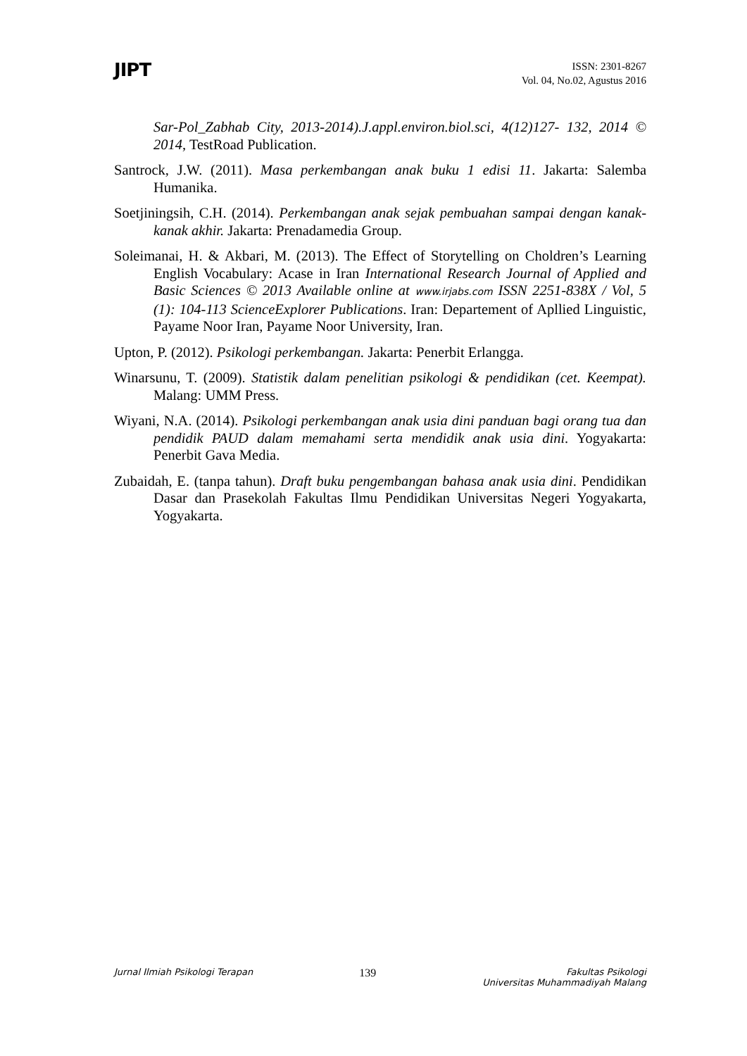JIPT
ISSN: 2301-8267
Vol. 04, No.02, Agustus 2016
Sar-Pol_Zabhab City, 2013-2014).J.appl.environ.biol.sci, 4(12)127- 132, 2014 © 2014, TestRoad Publication.
Santrock, J.W. (2011). Masa perkembangan anak buku 1 edisi 11. Jakarta: Salemba Humanika.
Soetjiningsih, C.H. (2014). Perkembangan anak sejak pembuahan sampai dengan kanak-kanak akhir. Jakarta: Prenadamedia Group.
Soleimanai, H. & Akbari, M. (2013). The Effect of Storytelling on Choldren’s Learning English Vocabulary: Acase in Iran International Research Journal of Applied and Basic Sciences © 2013 Available online at www.irjabs.com ISSN 2251-838X / Vol, 5 (1): 104-113 ScienceExplorer Publications. Iran: Departement of Apllied Linguistic, Payame Noor Iran, Payame Noor University, Iran.
Upton, P. (2012). Psikologi perkembangan. Jakarta: Penerbit Erlangga.
Winarsunu, T. (2009). Statistik dalam penelitian psikologi & pendidikan (cet. Keempat). Malang: UMM Press.
Wiyani, N.A. (2014). Psikologi perkembangan anak usia dini panduan bagi orang tua dan pendidik PAUD dalam memahami serta mendidik anak usia dini. Yogyakarta: Penerbit Gava Media.
Zubaidah, E. (tanpa tahun). Draft buku pengembangan bahasa anak usia dini. Pendidikan Dasar dan Prasekolah Fakultas Ilmu Pendidikan Universitas Negeri Yogyakarta, Yogyakarta.
Jurnal Ilmiah Psikologi Terapan
139
Fakultas Psikologi
Universitas Muhammadiyah Malang